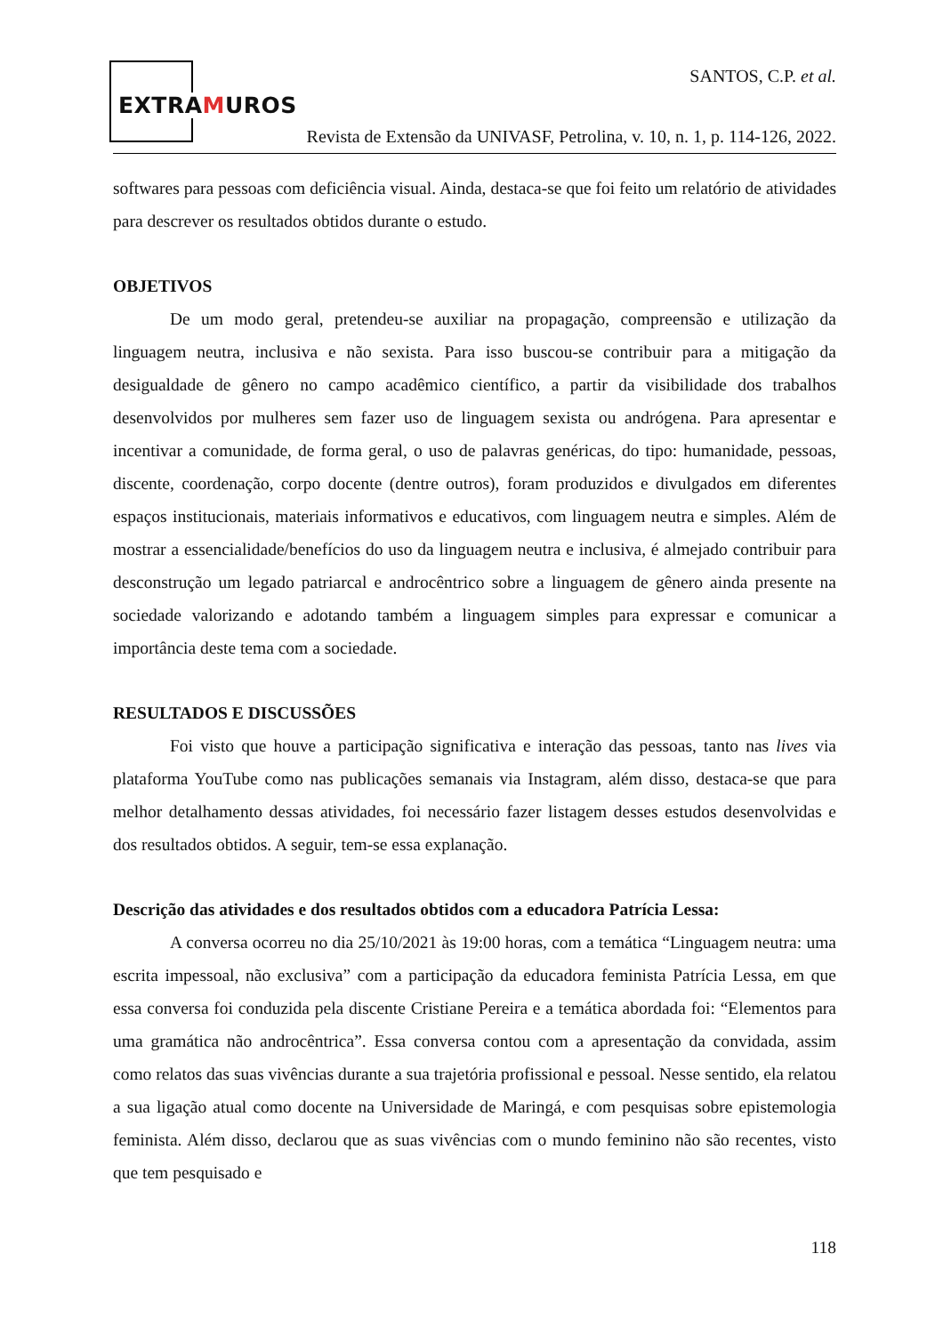EXTRAMUROS
SANTOS, C.P. et al.
Revista de Extensão da UNIVASF, Petrolina, v. 10, n. 1, p. 114-126, 2022.
softwares para pessoas com deficiência visual. Ainda, destaca-se que foi feito um relatório de atividades para descrever os resultados obtidos durante o estudo.
OBJETIVOS
De um modo geral, pretendeu-se auxiliar na propagação, compreensão e utilização da linguagem neutra, inclusiva e não sexista. Para isso buscou-se contribuir para a mitigação da desigualdade de gênero no campo acadêmico científico, a partir da visibilidade dos trabalhos desenvolvidos por mulheres sem fazer uso de linguagem sexista ou andrógena. Para apresentar e incentivar a comunidade, de forma geral, o uso de palavras genéricas, do tipo: humanidade, pessoas, discente, coordenação, corpo docente (dentre outros), foram produzidos e divulgados em diferentes espaços institucionais, materiais informativos e educativos, com linguagem neutra e simples. Além de mostrar a essencialidade/benefícios do uso da linguagem neutra e inclusiva, é almejado contribuir para desconstrução um legado patriarcal e androcêntrico sobre a linguagem de gênero ainda presente na sociedade valorizando e adotando também a linguagem simples para expressar e comunicar a importância deste tema com a sociedade.
RESULTADOS E DISCUSSÕES
Foi visto que houve a participação significativa e interação das pessoas, tanto nas lives via plataforma YouTube como nas publicações semanais via Instagram, além disso, destaca-se que para melhor detalhamento dessas atividades, foi necessário fazer listagem desses estudos desenvolvidas e dos resultados obtidos. A seguir, tem-se essa explanação.
Descrição das atividades e dos resultados obtidos com a educadora Patrícia Lessa:
A conversa ocorreu no dia 25/10/2021 às 19:00 horas, com a temática “Linguagem neutra: uma escrita impessoal, não exclusiva” com a participação da educadora feminista Patrícia Lessa, em que essa conversa foi conduzida pela discente Cristiane Pereira e a temática abordada foi: “Elementos para uma gramática não androcêntrica”. Essa conversa contou com a apresentação da convidada, assim como relatos das suas vivências durante a sua trajetória profissional e pessoal. Nesse sentido, ela relatou a sua ligação atual como docente na Universidade de Maringá, e com pesquisas sobre epistemologia feminista. Além disso, declarou que as suas vivências com o mundo feminino não são recentes, visto que tem pesquisado e
118